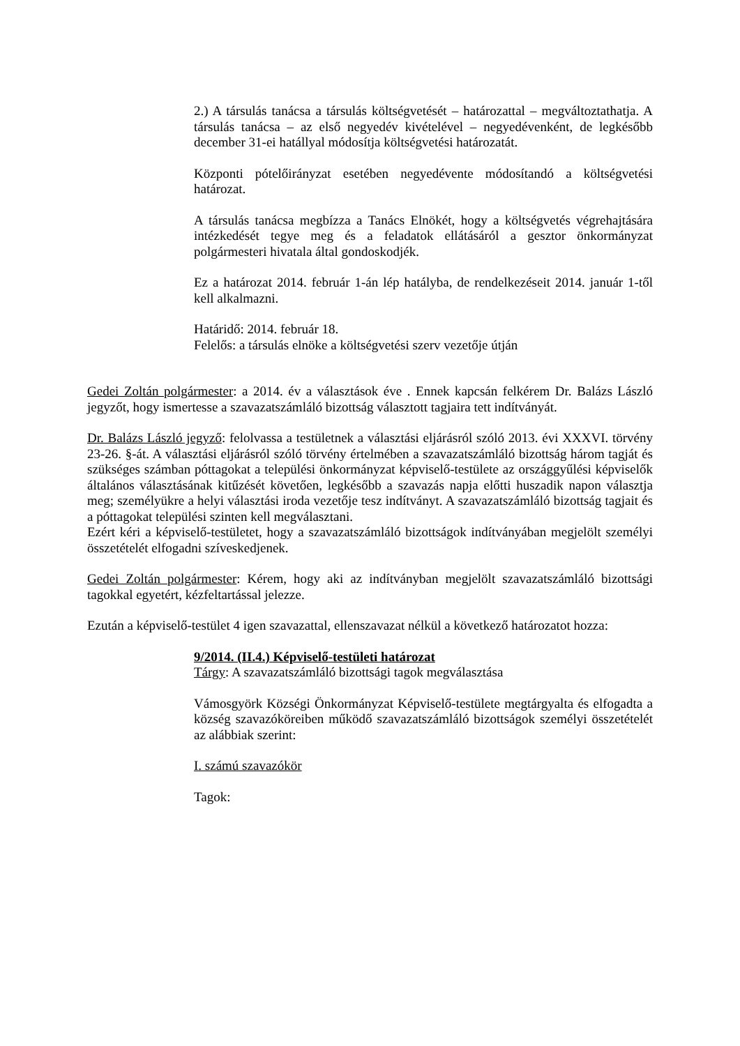2.) A társulás tanácsa a társulás költségvetését – határozattal – megváltoztathatja. A társulás tanácsa – az első negyedév kivételével – negyedévenként, de legkésőbb december 31-ei hatállyal módosítja költségvetési határozatát.
Központi pótelőirányzat esetében negyedévente módosítandó a költségvetési határozat.
A társulás tanácsa megbízza a Tanács Elnökét, hogy a költségvetés végrehajtására intézkedését tegye meg és a feladatok ellátásáról a gesztor önkormányzat polgármesteri hivatala által gondoskodjék.
Ez a határozat 2014. február 1-án lép hatályba, de rendelkezéseit 2014. január 1-től kell alkalmazni.
Határidő: 2014. február 18.
Felelős: a társulás elnöke a költségvetési szerv vezetője útján
Gedei Zoltán polgármester: a 2014. év a választások éve . Ennek kapcsán felkérem Dr. Balázs László jegyzőt, hogy ismertesse a szavazatszámláló bizottság választott tagjaira tett indítványát.
Dr. Balázs László jegyző: felolvassa a testületnek a választási eljárásról szóló 2013. évi XXXVI. törvény 23-26. §-át. A választási eljárásról szóló törvény értelmében a szavazatszámláló bizottság három tagját és szükséges számban póttagokat a települési önkormányzat képviselő-testülete az országgyűlési képviselők általános választásának kitűzését követően, legkésőbb a szavazás napja előtti huszadik napon választja meg; személyükre a helyi választási iroda vezetője tesz indítványt. A szavazatszámláló bizottság tagjait és a póttagokat települési szinten kell megválasztani.
Ezért kéri a képviselő-testületet, hogy a szavazatszámláló bizottságok indítványában megjelölt személyi összetételét elfogadni szíveskedjenek.
Gedei Zoltán polgármester: Kérem, hogy aki az indítványban megjelölt szavazatszámláló bizottsági tagokkal egyetért, kézfeltartással jelezze.
Ezután a képviselő-testület 4 igen szavazattal, ellenszavazat nélkül a következő határozatot hozza:
9/2014. (II.4.) Képviselő-testületi határozat
Tárgy: A szavazatszámláló bizottsági tagok megválasztása
Vámosgyörk Községi Önkormányzat Képviselő-testülete megtárgyalta és elfogadta a község szavazóköreiben működő szavazatszámláló bizottságok személyi összetételét az alábbiak szerint:
I. számú szavazókör
Tagok: